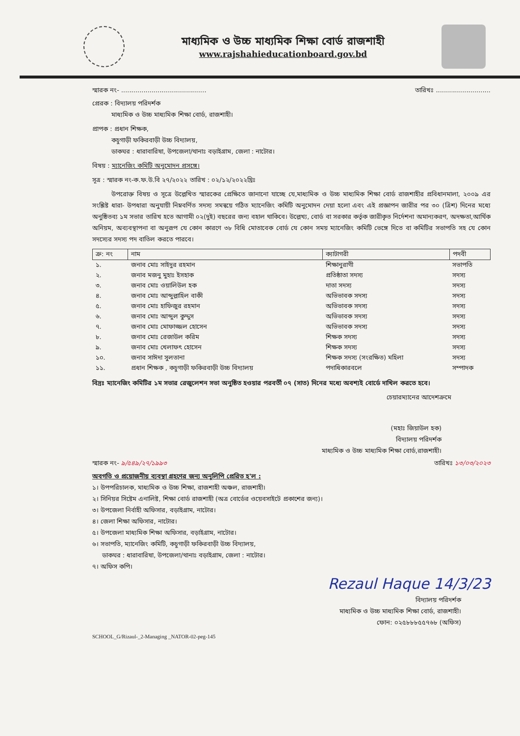মাধ্যমিক ও উচ্চ মাধ্যমিক শিক্ষা বোর্ড রাজশাহী
www.rajshahieducationboard.gov.bd
স্মারক নং- .......................................... তারিখঃ ...........................
প্রেরক : বিদ্যালয় পরিদর্শক
   মাধ্যমিক ও উচ্চ মাধ্যমিক শিক্ষা বোর্ড, রাজশাহী।
প্রাপক : প্রধান শিক্ষক,
   কচুগাড়ী ফকিরবাড়ী উচ্চ বিদ্যালয়,
   ডাকঘর : ধারাবারিষা, উপজেলা/থানাঃ বড়াইগ্রাম, জেলা : নাটোর।
বিষয় : ম্যানেজিং কমিটি অনুমোদন প্রসঙ্গে।
সূত্র : স্মারক নং-ক.ফ.উ.বি ২৭/২০২২ তারিখ : ০২/১২/২০২২খ্রিঃ
   উপরোক্ত বিষয় ও সূত্রে উল্লেখিত স্মারকের প্রেক্ষিতে জানানো যাচ্ছে যে,মাধ্যমিক ও উচ্চ মাধ্যমিক শিক্ষা বোর্ড রাজশাহীর প্রবিধানমালা, ২০০৯ এর সংশ্লিষ্ট ধারা- উপধারা অনুযায়ী নিম্নবর্ণিত সদস্য সমন্বয়ে গঠিত ম্যানেজিং কমিটি অনুমোদন দেয়া হলো এবং এই প্রজ্ঞাপন জারীর পর ৩০ (ত্রিশ) দিনের মধ্যে অনুষ্ঠিতব্য ১ম সভার তারিখ হতে আগামী ০২(দুই) বছরের জন্য বহাল থাকিবে। উল্লেখ্য, বোর্ড বা সরকার কর্তৃক জারীকৃত নির্দেশনা অমান্যকরণ, অদক্ষতা,আর্থিক অনিয়ম, অব্যবস্থাপনা বা অনুরূপ যে কোন কারণে ৩৮ বিধি মোতাবেক বোর্ড যে কোন সময় ম্যানেজিং কমিটি ভেঙ্গে দিতে বা কমিটির সভাপতি সহ যে কোন সদস্যের সদস্য পদ বাতিল করতে পারবে।
| ক্র: নং | নাম | ক্যাটাগরী | পদবী |
| --- | --- | --- | --- |
| ১. | জনাব মোঃ সাইদুর রহমান | শিক্ষানুরাগী | সভাপতি |
| ২. | জনাব মজনু মুহাঃ ইসহাক | প্রতিষ্ঠাতা সদস্য | সদস্য |
| ৩. | জনাব মোঃ ওয়ালিউল হক | দাতা সদস্য | সদস্য |
| ৪. | জনাব মোঃ আব্দুল্লাহিল বাকী | অভিভাবক সদস্য | সদস্য |
| ৫. | জনাব মোঃ হাফিজুর রহমান | অভিভাবক সদস্য | সদস্য |
| ৬. | জনাব মোঃ আব্দুল কুদ্দুস | অভিভাবক সদস্য | সদস্য |
| ৭. | জনাব মোঃ মোফাজ্জল হোসেন | অভিভাবক সদস্য | সদস্য |
| ৮. | জনাব মোঃ রেজাউল করিম | শিক্ষক সদস্য | সদস্য |
| ৯. | জনাব মোঃ খেলাফৎ হোসেন | শিক্ষক সদস্য | সদস্য |
| ১০. | জনাব সাঈদা সুলতানা | শিক্ষক সদস্য (সংরক্ষিত) মহিলা | সদস্য |
| ১১. | প্রধান শিক্ষক , কচুগাড়ী ফকিরবাড়ী উচ্চ বিদ্যালয় | পদাধিকারবলে | সম্পাদক |
বিদ্রঃ ম্যানেজিং কমিটির ১ম সভার রেজুলেশন সভা অনুষ্ঠিত হওয়ার পরবর্তী ০৭ (সাত) দিনের মধ্যে অবশ্যই বোর্ডে দাখিল করতে হবে।
চেয়ারম্যানের আদেশক্রমে
(মহাঃ জিয়াউল হক)
বিদ্যালয় পরিদর্শক
মাধ্যমিক ও উচ্চ মাধ্যমিক শিক্ষা বোর্ড,রাজশাহী।
স্মারক নং- ৯/৫৪৯/২৭/১৯৯৩ তারিখঃ ১৩/০৩/২০২৩
অবগতি ও প্রয়োজনীয় ব্যবস্থা গ্রহণের জন্য অনুলিপি প্রেরিত হ'ল :
১। উপপরিচালক, মাধ্যমিক ও উচ্চ শিক্ষা, রাজশাহী অঞ্চল, রাজশাহী।
২। সিনিয়র সিষ্টেম এনালিষ্ট, শিক্ষা বোর্ড রাজশাহী (অত্র বোর্ডের ওয়েবসাইটে প্রকাশের জন্য)।
৩। উপজেলা নির্বাহী অফিসার, বড়াইগ্রাম, নাটোর।
৪। জেলা শিক্ষা অফিসার, নাটোর।
৫। উপজেলা মাধ্যমিক শিক্ষা অফিসার, বড়াইগ্রাম, নাটোর।
৬। সভাপতি, ম্যানেজিং কমিটি, কচুগাড়ী ফকিরবাড়ী উচ্চ বিদ্যালয়,
  ডাকঘর : ধারাবারিষা, উপজেলা/থানাঃ বড়াইগ্রাম, জেলা : নাটোর।
৭। অফিস কপি।
Rezaul Haque 14/3/23
বিদ্যালয় পরিদর্শক
মাধ্যমিক ও উচ্চ মাধ্যমিক শিক্ষা বোর্ড, রাজশাহী।
ফোন: ০২৫৮৮৮৫৫৭৬৮ (অফিস)
SCHOOL_G/Rizaul-_2-Managing _NATOR-02-peg-145